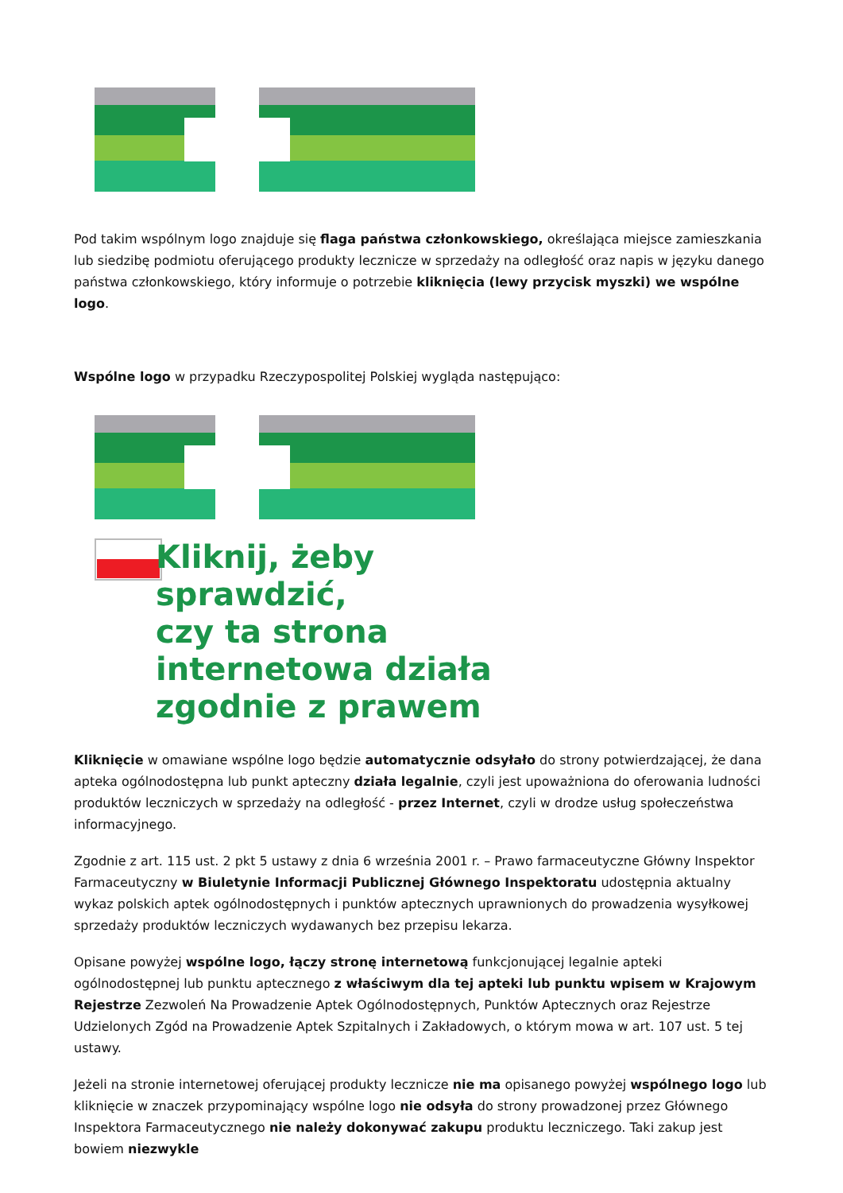Pod takim wspólnym logo znajduje się flaga państwa członkowskiego, określająca miejsce zamieszkania lub siedzibę podmiotu oferującego produkty lecznicze w sprzedaży na odległość oraz napis w języku danego państwa członkowskiego, który informuje o potrzebie kliknięcia (lewy przycisk myszki) we wspólne logo.
Wspólne logo w przypadku Rzeczypospolitej Polskiej wygląda następująco:
Kliknij, żeby
sprawdzić,
czy ta strona
internetowa działa
zgodnie z prawem
Kliknięcie w omawiane wspólne logo będzie automatycznie odsyłało do strony potwierdzającej, że dana apteka ogólnodostępna lub punkt apteczny działa legalnie, czyli jest upoważniona do oferowania ludności produktów leczniczych w sprzedaży na odległość - przez Internet, czyli w drodze usług społeczeństwa informacyjnego.
Zgodnie z art. 115 ust. 2 pkt 5 ustawy z dnia 6 września 2001 r. – Prawo farmaceutyczne Główny Inspektor Farmaceutyczny w Biuletynie Informacji Publicznej Głównego Inspektoratu udostępnia aktualny wykaz polskich aptek ogólnodostępnych i punktów aptecznych uprawnionych do prowadzenia wysyłkowej sprzedaży produktów leczniczych wydawanych bez przepisu lekarza.
Opisane powyżej wspólne logo, łączy stronę internetową funkcjonującej legalnie apteki ogólnodostępnej lub punktu aptecznego z właściwym dla tej apteki lub punktu wpisem w Krajowym Rejestrze Zezwoleń Na Prowadzenie Aptek Ogólnodostępnych, Punktów Aptecznych oraz Rejestrze Udzielonych Zgód na Prowadzenie Aptek Szpitalnych i Zakładowych, o którym mowa w art. 107 ust. 5 tej ustawy.
Jeżeli na stronie internetowej oferującej produkty lecznicze nie ma opisanego powyżej wspólnego logo lub kliknięcie w znaczek przypominający wspólne logo nie odsyła do strony prowadzonej przez Głównego Inspektora Farmaceutycznego nie należy dokonywać zakupu produktu leczniczego. Taki zakup jest bowiem niezwykle